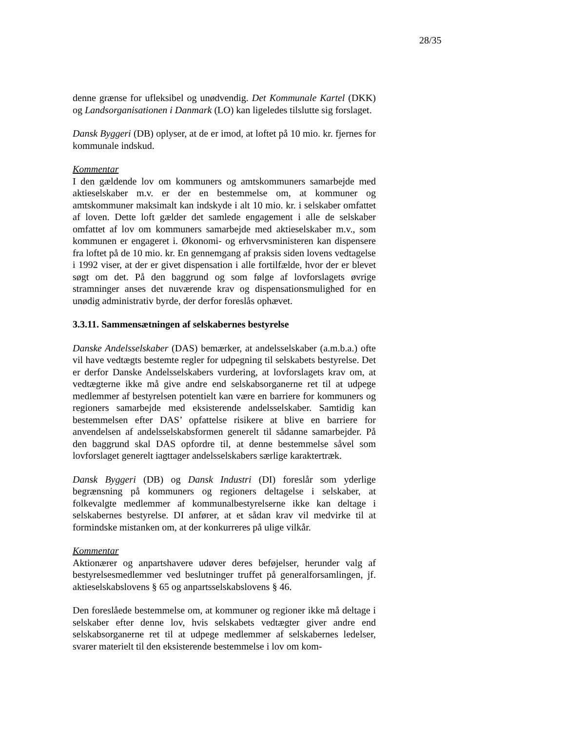28/35
denne grænse for ufleksibel og unødvendig. Det Kommunale Kartel (DKK) og Landsorganisationen i Danmark (LO) kan ligeledes tilslutte sig forslaget.
Dansk Byggeri (DB) oplyser, at de er imod, at loftet på 10 mio. kr. fjernes for kommunale indskud.
Kommentar
I den gældende lov om kommuners og amtskommuners samarbejde med aktieselskaber m.v. er der en bestemmelse om, at kommuner og amtskommuner maksimalt kan indskyde i alt 10 mio. kr. i selskaber omfattet af loven. Dette loft gælder det samlede engagement i alle de selskaber omfattet af lov om kommuners samarbejde med aktieselskaber m.v., som kommunen er engageret i. Økonomi- og erhvervsministeren kan dispensere fra loftet på de 10 mio. kr. En gennemgang af praksis siden lovens vedtagelse i 1992 viser, at der er givet dispensation i alle fortilfælde, hvor der er blevet søgt om det. På den baggrund og som følge af lovforslagets øvrige stramninger anses det nuværende krav og dispensationsmulighed for en unødig administrativ byrde, der derfor foreslås ophævet.
3.3.11. Sammensætningen af selskabernes bestyrelse
Danske Andelsselskaber (DAS) bemærker, at andelsselskaber (a.m.b.a.) ofte vil have vedtægts bestemte regler for udpegning til selskabets bestyrelse. Det er derfor Danske Andelsselskabers vurdering, at lovforslagets krav om, at vedtægterne ikke må give andre end selskabsorganerne ret til at udpege medlemmer af bestyrelsen potentielt kan være en barriere for kommuners og regioners samarbejde med eksisterende andelsselskaber. Samtidig kan bestemmelsen efter DAS’ opfattelse risikere at blive en barriere for anvendelsen af andelsselskabsformen generelt til sådanne samarbejder. På den baggrund skal DAS opfordre til, at denne bestemmelse såvel som lovforslaget generelt iagttager andelsselskabers særlige karaktertræk.
Dansk Byggeri (DB) og Dansk Industri (DI) foreslår som yderlige begrænsning på kommuners og regioners deltagelse i selskaber, at folkevalgte medlemmer af kommunalbestyrelserne ikke kan deltage i selskabernes bestyrelse. DI anfører, at et sådan krav vil medvirke til at formindske mistanken om, at der konkurreres på ulige vilkår.
Kommentar
Aktionærer og anpartshavere udøver deres beføjelser, herunder valg af bestyrelsesmedlemmer ved beslutninger truffet på generalforsamlingen, jf. aktieselskabslovens § 65 og anpartsselskabslovens § 46.
Den foreslåede bestemmelse om, at kommuner og regioner ikke må deltage i selskaber efter denne lov, hvis selskabets vedtægter giver andre end selskabsorganerne ret til at udpege medlemmer af selskabernes ledelser, svarer materielt til den eksisterende bestemmelse i lov om kom-